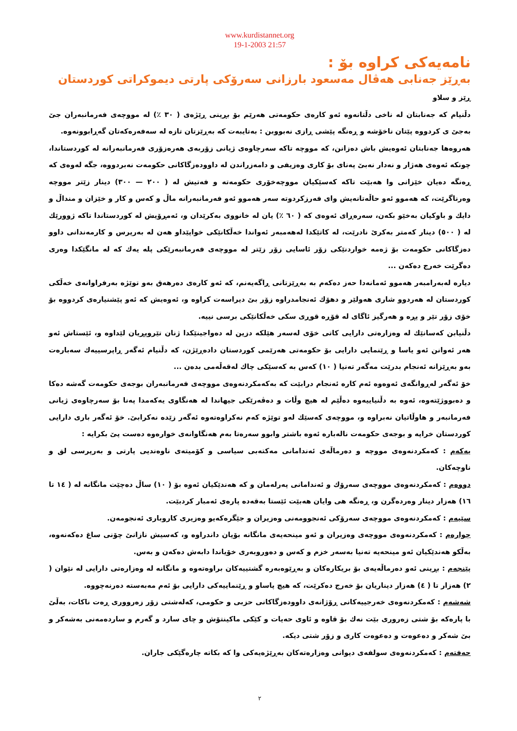www.kurdistannet.org
19-1-2003 21:57
نامەیەکی کراوە بۆ :
بەڕێز جەنابی هەڤال مەسعود بارزانی سەرۆکی پارتی دیموکراتی کوردستان
ڕێز و سلاو
دڵنیام کە جەنابتان لە ناخی دڵتانەوە ئەو کارەی حکومەتی هەرێم بۆ بڕینی ڕێژەی ( ٣٠ ٪) لە مووچەی فەرمانبەران جێ بەجێ ی کردووە پێتان ناخۆشە و ڕەنگە پێشی ڕازی نەبووبن : بەتایبەت کە بەڕێزتان تازە لە سەفەرەکەتان گەڕابوونەوە.
هەروەها جەنابتان ئەوەیش باش دەزانن، کە مووچە تاکە سەرچاوەی ژیانی زۆربەی هەرەزۆری فەرمانبەرانە لە کوردستاندا، چونکە ئەوەی هەژار و نەدار نەبێ پەنای بۆ کاری وەزیفی و دامەزراندن لە داوودەزگاکانی حکومەت نەبردووە، جگە لەوەی کە ڕەنگە دەیان خێزانی وا هەبێت تاکە کەسێکیان مووچەخۆری حکومەتە و فەتیش لە ( ٢٠٠ — ٣٠٠) دینار زێتر مووچە وەرناگرێت، کە هەموو ئەو حاڵەتانەیش وای فەرزکردوتە سەر هەموو ئەو فەرمانبەرانە ماڵ و کەس و کار و خێزان و منداڵ و دایك و باوکیان بەخێو بکەن، سەرەڕای ئەوەی کە ( ٦٠ ٪) یان لە خانووی بەکرێدان و، ئەمڕۆیش لە کوردستاندا تاکە ژوورێك لە ( ٥٠٠) دینار کەمتر بەکرێ نادرێت، لە کاتێکدا لەهەمبەر ئەواندا خەڵکانێکی خواپێداو هەن لە بەرپرس و کارمەندانی داوو دەزگاکانی حکومەت بۆ ژەمە خواردنێکی زۆر ئاسایی زۆر زێتر لە مووچەی فەرمانبەرێکی پلە یەك کە لە مانگێکدا وەری دەگرێت خەرج دەکەن ...
دیارە لەبەرامبەر هەموو ئەمانەدا حەز دەکەم بە بەڕێزتانی ڕاگەیەنم، کە ئەو کارەی دەرهەق بەو توێژە بەرفراوانەی خەڵکی کوردستان لە هەردوو شاری هەولێر و دهۆك ئەنجامدراوە زۆر بێ دیراسەت کراوە و، ئەوەیش کە ئەو پێشنیارەی کردووە بۆ خۆی زۆر تێر و پڕە و هەرگیز ئاگای لە قۆڕە قوڕی سکی خەڵکانێکی برسی نییە.
دڵنیابن کەسانێك لە وەزارەتی دارایی کاتی خۆی لەسەر هێلکە دزین لە دەواجینێکدا ژنان تێروپڕیان لێداوە و، ئێستاش ئەو هەر ئەوانن ئەو یاسا و ڕێنمایی دارایی بۆ حکومەتی هەرێمی کوردستان دادەڕێژن، کە دڵنیام ئەگەر ڕاپرسییەك سەبارەت بەو بەڕێزانە ئەنجام بدرێت مەگەر تەنیا ( ١٠) کەس بە کەسێکی چاك لەقەڵەمی بدەن ...
خۆ ئەگەر لەڕوانگەی ئەوەوە ئەم کارە ئەنجام درابێت کە بەکەمکردنەوەی مووچەی فەرمانبەران بوجەی حکومەت گەشە دەکا و دەبووژێتەوە، ئەوە بە دڵنیاییەوە دەڵێم لە هیچ وڵات و دەڤەرێکی جیهاندا لە هەنگاوی یەکەمدا پەنا بۆ سەرچاوەی ژیانی فەرمانبەر و هاوڵاتیان نەبراوە و، مووچەی کەسێك لەو توێژە کەم نەکراوەتەوە ئەگەر زێدە نەکرابێ. خۆ ئەگەر باری دارایی کوردستان خراپە و بوجەی حکومەت نالەبارە ئەوە باشتر وابوو سەرەتا بەم هەنگاوانەی خوارەوە دەست پێ بکرایە :
یەکەم : کەمکردنەوەی مووچە و دەرماڵەی ئەندامانی مەکتەبی سیاسی و کۆمیتەی ناوەندیی پارتی و بەرپرسی لق و ناوچەکان.
دووەم : کەمکردنەوەی مووچەی سەرۆك و ئەندامانی پەرلەمان و کە هەندێکیان ئەوە بۆ ( ١٠) ساڵ دەچێت مانگانە لە ( ١٤ تا ١٦) هەزار دینار وەردەگرن و، ڕەنگە هی وایان هەبێت ئێستا بەقەدە پارەی ئەمبار کردبێت.
سێیەم : کەمکردنەوەی مووچەی سەرۆکی ئەنجوومەنی وەزیران و جێگرەکەیو وەزیری کاروباری ئەنجومەن.
چوارەم : کەمکردنەوەی مووچەی وەزیران و ئەو مینحەیەی مانگانە بۆیان داندراوە و، کەسیش نازانێ چۆنی ساغ دەکەنەوە، بەڵکو هەندێکیان ئەو مینحەیە تەنیا بەسەر خزم و کەس و دەوروبەری خۆیاندا دابەش دەکەن و بەس.
پێنجەم : بڕینی ئەو دەرماڵەیەی بۆ بریکارەکان و بەڕێوەبەرە گشتییەکان براوەتەوە و مانگانە لە وەزارەتی دارایی لە نێوان ( ٢) هەزار تا ( ٤) هەزار دیناریان بۆ خەرج دەکرێت، کە هیچ پاساو و ڕێنماییەکی دارایی بۆ ئەم مەبەستە دەرنەچووە.
شەشەم : کەمکردنەوەی خەرجییەکانی ڕۆژانەی داوودەزگاکانی حزبی و حکومی، کەلەشتی زۆر زەرووری ڕەت ناکات، بەڵێ با پارەکە بۆ شتی زەروری بێت نەك بۆ قاوە و ئاوی حەیات و کێکی ماکینتۆش و چای سارد و گەرم و ساردەمەنی بەشەکر و بێ شەکر و دەعوەت و دەعوەت کاری و زۆر شتی دیکە.
حەفتەم : کەمکردنەوەی سولفەی دیوانی وەزارەتەکان بەڕێژەیەکی وا کە بکاتە چارەگێکی جاران.
٢